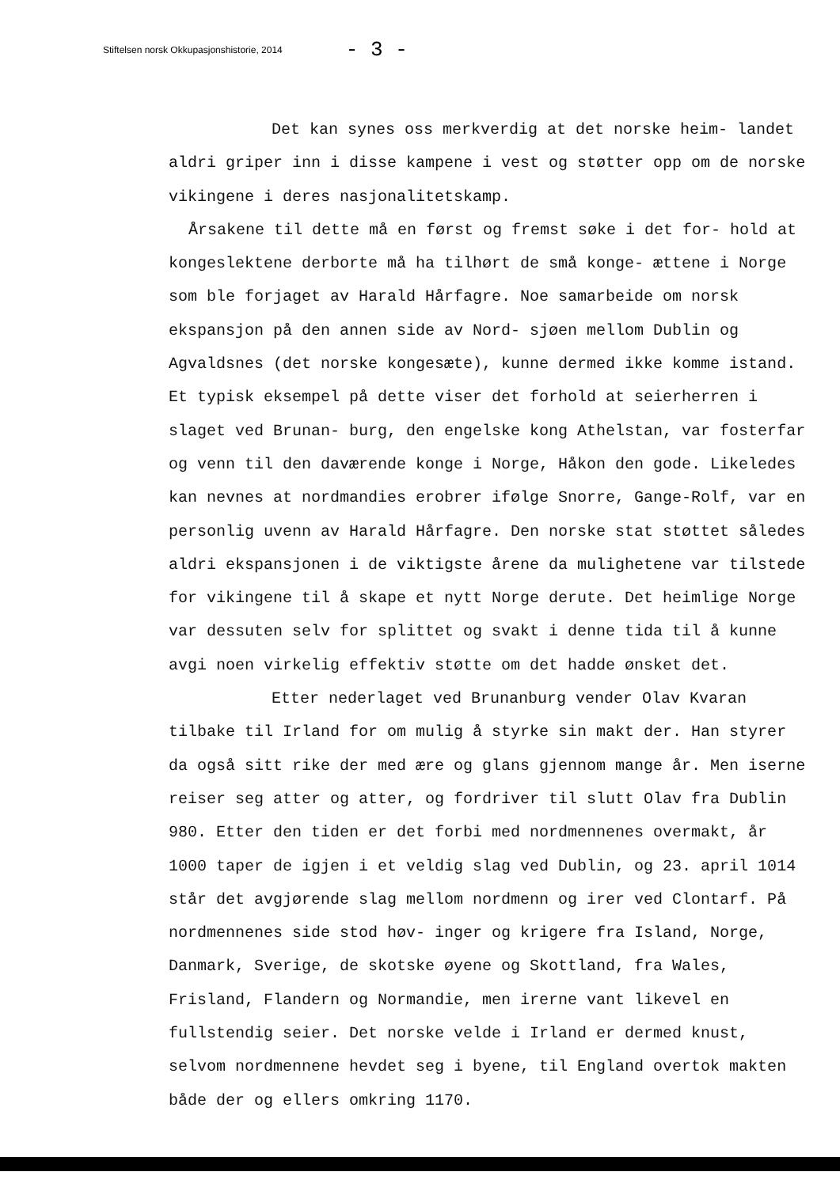Stiftelsen norsk Okkupasjonshistorie, 2014 - 3 -
Det kan synes oss merkverdig at det norske heim- landet aldri griper inn i disse kampene i vest og støtter opp om de norske vikingene i deres nasjonalitetskamp.
Årsakene til dette må en først og fremst søke i det for- hold at kongeslektene derborte må ha tilhørt de små konge- ættene i Norge som ble forjaget av Harald Hårfagre. Noe samarbeide om norsk ekspansjon på den annen side av Nord- sjøen mellom Dublin og Agvaldsnes (det norske kongesæte), kunne dermed ikke komme istand. Et typisk eksempel på dette viser det forhold at seierherren i slaget ved Brunan- burg, den engelske kong Athelstan, var fosterfar og venn til den daværende konge i Norge, Håkon den gode. Likeledes kan nevnes at nordmandies erobrer ifølge Snorre, Gange-Rolf, var en personlig uvenn av Harald Hårfagre. Den norske stat støttet således aldri ekspansjonen i de viktigste årene da mulighetene var tilstede for vikingene til å skape et nytt Norge derute. Det heimlige Norge var dessuten selv for splittet og svakt i denne tida til å kunne avgi noen virkelig effektiv støtte om det hadde ønsket det.
Etter nederlaget ved Brunanburg vender Olav Kvaran tilbake til Irland for om mulig å styrke sin makt der. Han styrer da også sitt rike der med ære og glans gjennom mange år. Men iserne reiser seg atter og atter, og fordriver til slutt Olav fra Dublin 980. Etter den tiden er det forbi med nordmennenes overmakt, år 1000 taper de igjen i et veldig slag ved Dublin, og 23. april 1014 står det avgjørende slag mellom nordmenn og irer ved Clontarf. På nordmennenes side stod høv- inger og krigere fra Island, Norge, Danmark, Sverige, de skotske øyene og Skottland, fra Wales, Frisland, Flandern og Normandie, men irerne vant likevel en fullstendig seier. Det norske velde i Irland er dermed knust, selvom nordmennene hevdet seg i byene, til England overtok makten både der og ellers omkring 1170.